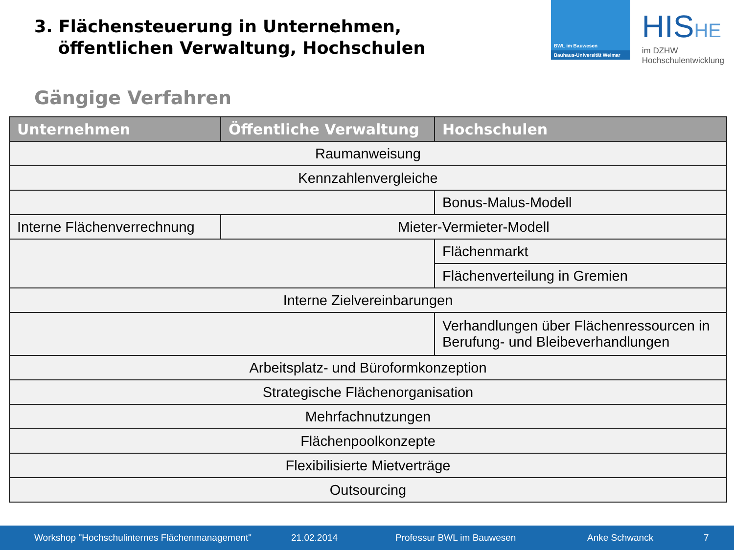3. Flächensteuerung in Unternehmen,
öffentlichen Verwaltung, Hochschulen
BWL im Bauwesen
Bauhaus-Universität Weimar
HISHE
im DZHW
Hochschulentwicklung
Gängige Verfahren
| Unternehmen | Öffentliche Verwaltung | Hochschulen |
| --- | --- | --- |
| Raumanweisung | | |
| Kennzahlenvergleiche | | |
| | | Bonus-Malus-Modell |
| Interne Flächenverrechnung | Mieter-Vermieter-Modell | |
| | | Flächenmarkt |
| | | Flächenverteilung in Gremien |
| Interne Zielvereinbarungen | | |
| | | Verhandlungen über Flächenressourcen in Berufung- und Bleibeverhandlungen |
| Arbeitsplatz- und Büroformkonzeption | | |
| Strategische Flächenorganisation | | |
| Mehrfachnutzungen | | |
| Flächenpoolkonzepte | | |
| Flexibilisierte Mietverträge | | |
| Outsourcing | | |
Workshop "Hochschulinternes Flächenmanagement" 21.02.2014 Professur BWL im Bauwesen Anke Schwanck 7